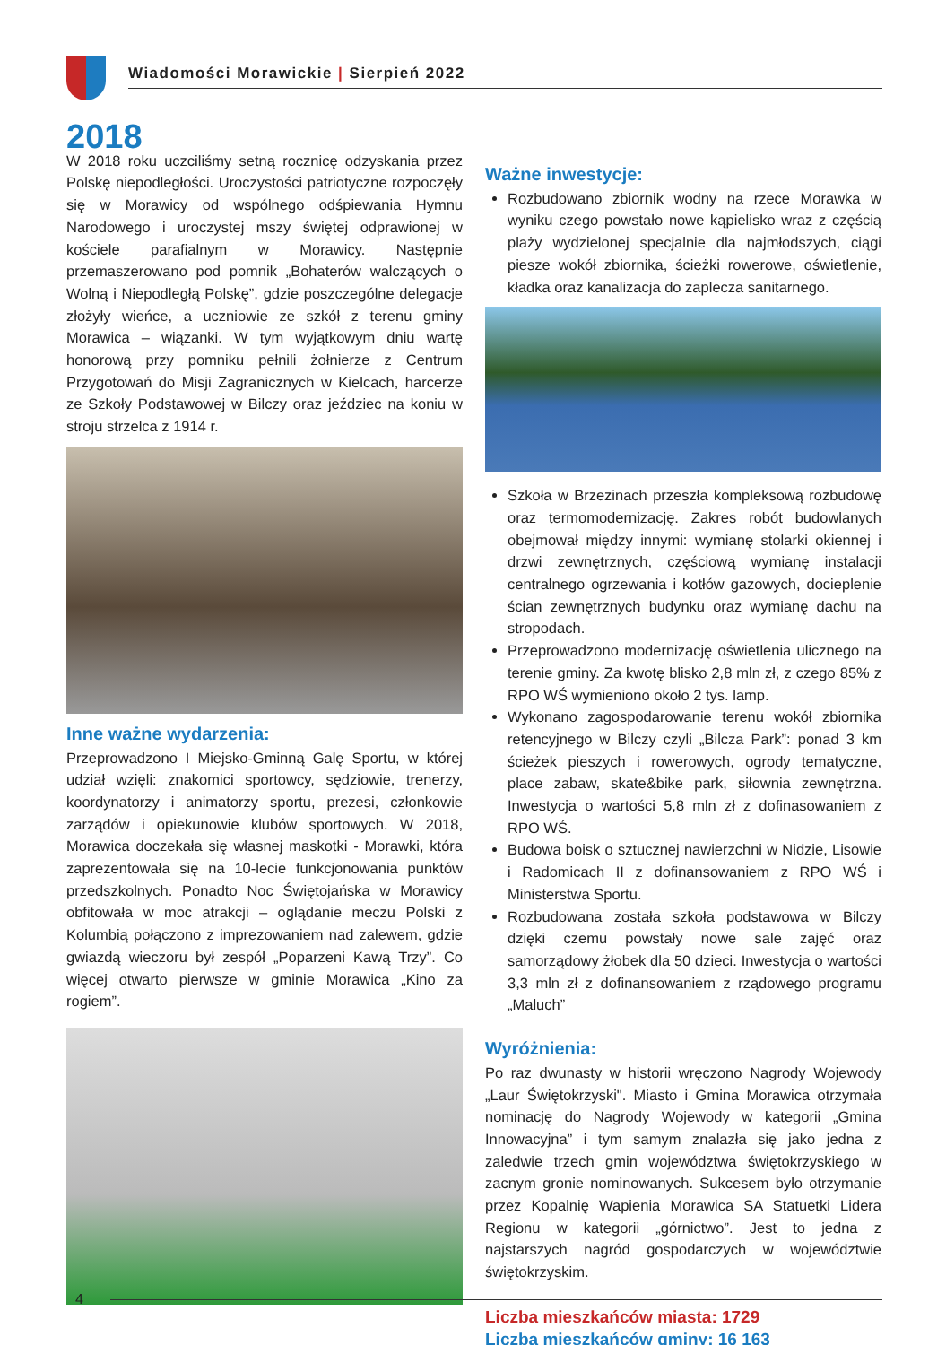Wiadomości Morawickie | Sierpień 2022
2018
W 2018 roku uczciliśmy setną rocznicę odzyskania przez Polskę niepodległości. Uroczystości patriotyczne rozpoczęły się w Morawicy od wspólnego odśpiewania Hymnu Narodowego i uroczystej mszy świętej odprawionej w kościele parafialnym w Morawicy. Następnie przemaszerowano pod pomnik „Bohaterów walczących o Wolną i Niepodległą Polskę”, gdzie poszczególne delegacje złożyły wieńce, a uczniowie ze szkół z terenu gminy Morawica – wiązanki. W tym wyjątkowym dniu wartę honorową przy pomniku pełnili żołnierze z Centrum Przygotowań do Misji Zagranicznych w Kielcach, harcerze ze Szkoły Podstawowej w Bilczy oraz jeździec na koniu w stroju strzelca z 1914 r.
Inne ważne wydarzenia:
Przeprowadzono I Miejsko-Gminną Galę Sportu, w której udział wzięli: znakomici sportowcy, sędziowie, trenerzy, koordynatorzy i animatorzy sportu, prezesi, członkowie zarządów i opiekunowie klubów sportowych. W 2018, Morawica doczekała się własnej maskotki - Morawki, która zaprezentowała się na 10-lecie funkcjonowania punktów przedszkolnych. Ponadto Noc Świętojańska w Morawicy obfitowała w moc atrakcji – oglądanie meczu Polski z Kolumbią połączono z imprezowaniem nad zalewem, gdzie gwiazdą wieczoru był zespół „Poparzeni Kawą Trzy”. Co więcej otwarto pierwsze w gminie Morawica „Kino za rogiem”.
Ważne inwestycje:
Rozbudowano zbiornik wodny na rzece Morawka w wyniku czego powstało nowe kąpielisko wraz z częścią plaży wydzielonej specjalnie dla najmłodszych, ciągi piesze wokół zbiornika, ścieżki rowerowe, oświetlenie, kładka oraz kanalizacja do zaplecza sanitarnego.
Szkoła w Brzezinach przeszła kompleksową rozbudowę oraz termomodernizację. Zakres robót budowlanych obejmował między innymi: wymianę stolarki okiennej i drzwi zewnętrznych, częściową wymianę instalacji centralnego ogrzewania i kotłów gazowych, docieplenie ścian zewnętrznych budynku oraz wymianę dachu na stropodach.
Przeprowadzono modernizację oświetlenia ulicznego na terenie gminy. Za kwotę blisko 2,8 mln zł, z czego 85% z RPO WŚ wymieniono około 2 tys. lamp.
Wykonano zagospodarowanie terenu wokół zbiornika retencyjnego w Bilczy czyli „Bilcza Park”: ponad 3 km ścieżek pieszych i rowerowych, ogrody tematyczne, place zabaw, skate&bike park, siłownia zewnętrzna. Inwestycja o wartości 5,8 mln zł z dofinasowaniem z RPO WŚ.
Budowa boisk o sztucznej nawierzchni w Nidzie, Lisowie i Radomicach II z dofinansowaniem z RPO WŚ i Ministerstwa Sportu.
Rozbudowana została szkoła podstawowa w Bilczy dzięki czemu powstały nowe sale zajęć oraz samorządowy żłobek dla 50 dzieci. Inwestycja o wartości 3,3 mln zł z dofinansowaniem z rządowego programu „Maluch”
Wyróżnienia:
Po raz dwunasty w historii wręczono Nagrody Wojewody „Laur Świętokrzyski". Miasto i Gmina Morawica otrzymała nominację do Nagrody Wojewody w kategorii „Gmina Innowacyjna” i tym samym znalazła się jako jedna z zaledwie trzech gmin województwa świętokrzyskiego w zacnym gronie nominowanych. Sukcesem było otrzymanie przez Kopalnię Wapienia Morawica SA Statuetki Lidera Regionu w kategorii „górnictwo”. Jest to jedna z najstarszych nagród gospodarczych w województwie świętokrzyskim.
Liczba mieszkańców miasta: 1729
Liczba mieszkańców gminy: 16 163
4